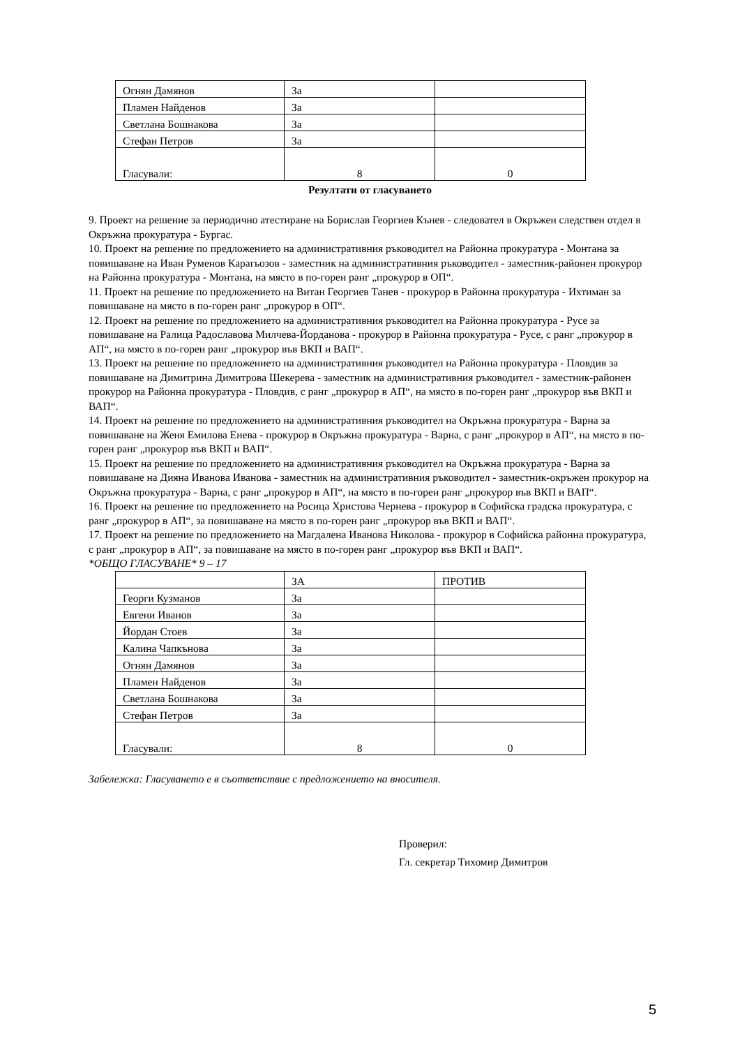| Огнян Дамянов | За | |
| Пламен Найденов | За | |
| Светлана Бошнакова | За | |
| Стефан Петров | За | |
| Гласували: | 8 | 0 |
Резултати от гласуването
9. Проект на решение за периодично атестиране на Борислав Георгиев Кънев - следовател в Окръжен следствен отдел в Окръжна прокуратура - Бургас.
10. Проект на решение по предложението на административния ръководител на Районна прокуратура - Монтана за повишаване на Иван Руменов Карагьозов - заместник на административния ръководител - заместник-районен прокурор на Районна прокуратура - Монтана, на място в по-горен ранг „прокурор в ОП“.
11. Проект на решение по предложението на Витан Георгиев Танев - прокурор в Районна прокуратура - Ихтиман за повишаване на място в по-горен ранг „прокурор в ОП“.
12. Проект на решение по предложението на административния ръководител на Районна прокуратура - Русе за повишаване на Ралица Радославова Милчева-Йорданова - прокурор в Районна прокуратура - Русе, с ранг „прокурор в АП“, на място в по-горен ранг „прокурор във ВКП и ВАП“.
13. Проект на решение по предложението на административния ръководител на Районна прокуратура - Пловдив за повишаване на Димитрина Димитрова Шекерева - заместник на административния ръководител - заместник-районен прокурор на Районна прокуратура - Пловдив, с ранг „прокурор в АП“, на място в по-горен ранг „прокурор във ВКП и ВАП“.
14. Проект на решение по предложението на административния ръководител на Окръжна прокуратура - Варна за повишаване на Женя Емилова Енева - прокурор в Окръжна прокуратура - Варна, с ранг „прокурор в АП“, на място в по-горен ранг „прокурор във ВКП и ВАП“.
15. Проект на решение по предложението на административния ръководител на Окръжна прокуратура - Варна за повишаване на Дияна Иванова Иванова - заместник на административния ръководител - заместник-окръжен прокурор на Окръжна прокуратура - Варна, с ранг „прокурор в АП“, на място в по-горен ранг „прокурор във ВКП и ВАП“.
16. Проект на решение по предложението на Росица Христова Чернева - прокурор в Софийска градска прокуратура, с ранг „прокурор в АП“, за повишаване на място в по-горен ранг „прокурор във ВКП и ВАП“.
17. Проект на решение по предложението на Магдалена Иванова Николова - прокурор в Софийска районна прокуратура, с ранг „прокурор в АП“, за повишаване на място в по-горен ранг „прокурор във ВКП и ВАП“.
*ОБЩО ГЛАСУВАНЕ* 9 – 17
| | ЗА | ПРОТИВ |
| Георги Кузманов | За | |
| Евгени Иванов | За | |
| Йордан Стоев | За | |
| Калина Чапкънова | За | |
| Огнян Дамянов | За | |
| Пламен Найденов | За | |
| Светлана Бошнакова | За | |
| Стефан Петров | За | |
| Гласували: | 8 | 0 |
Забележка: Гласуването е в съответствие с предложението на вносителя.
Проверил:
Гл. секретар Тихомир Димитров
5